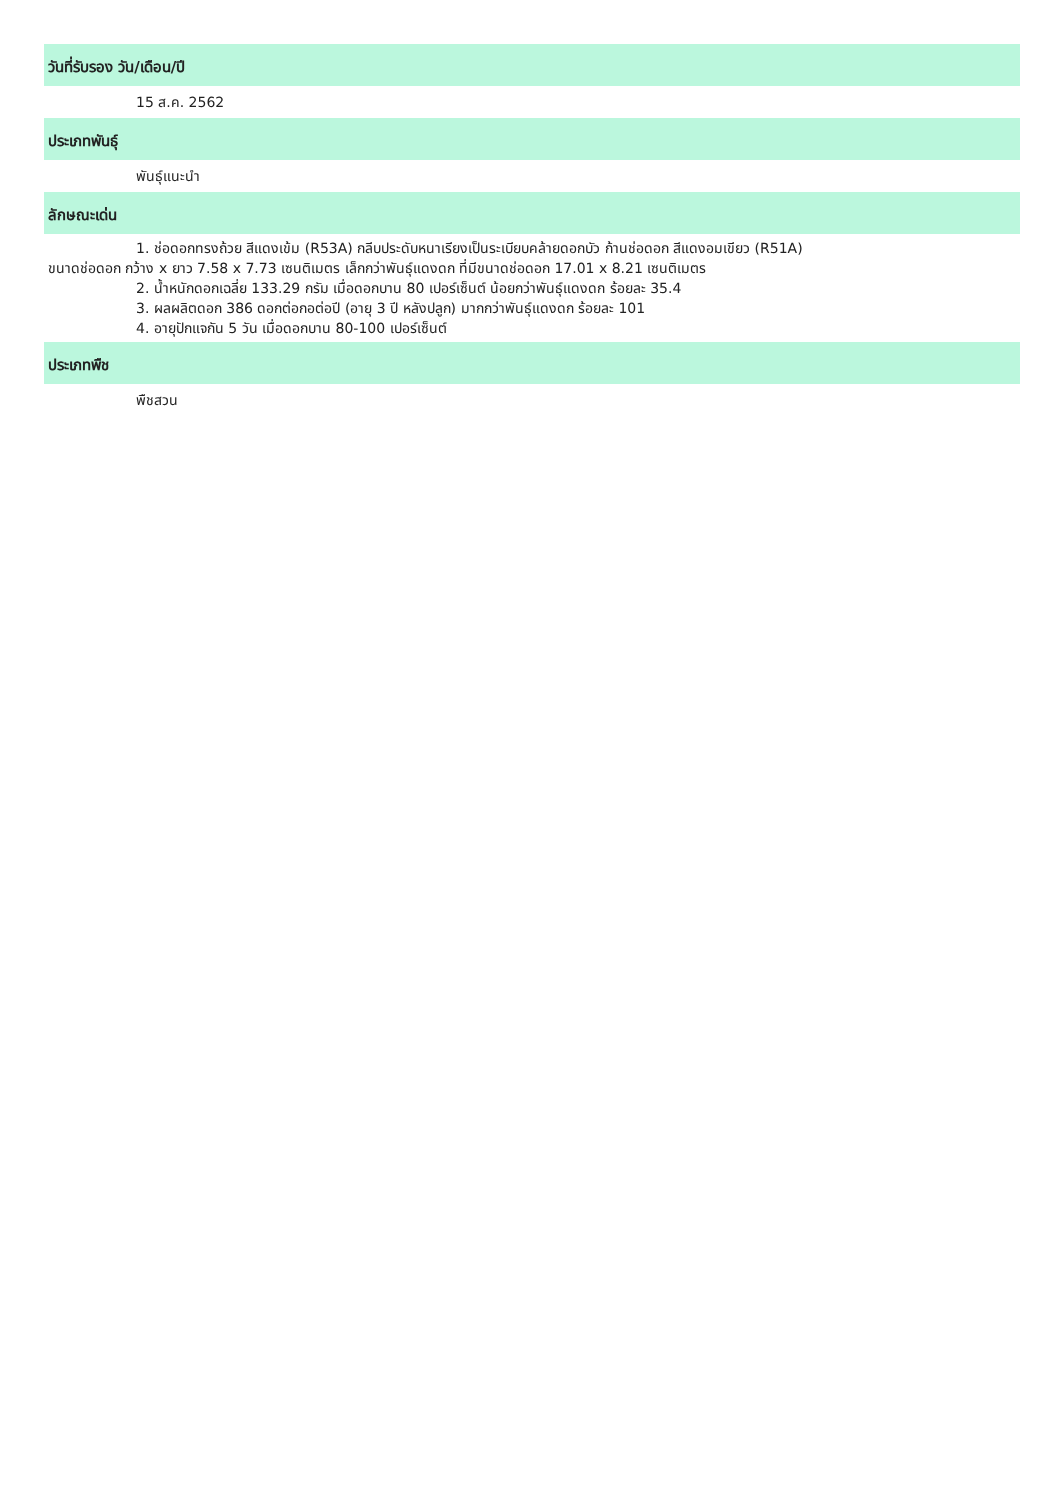วันที่รับรอง วัน/เดือน/ปี
15 ส.ค. 2562
ประเภทพันธุ์
พันธุ์แนะนำ
ลักษณะเด่น
1. ช่อดอกทรงถ้วย สีแดงเข้ม (R53A) กลีบประดับหนาเรียงเป็นระเบียบคล้ายดอกบัว ก้านช่อดอก สีแดงอมเขียว (R51A)
ขนาดช่อดอก กว้าง x ยาว 7.58 x 7.73 เซนติเมตร เล็กกว่าพันธุ์แดงดก ที่มีขนาดช่อดอก 17.01 x 8.21 เซนติเมตร
2. น้ำหนักดอกเฉลี่ย 133.29 กรัม เมื่อดอกบาน 80 เปอร์เซ็นต์ น้อยกว่าพันธุ์แดงดก ร้อยละ 35.4
3. ผลผลิตดอก 386 ดอกต่อกอต่อปี (อายุ 3 ปี หลังปลูก) มากกว่าพันธุ์แดงดก ร้อยละ 101
4. อายุปักแจกัน 5 วัน เมื่อดอกบาน 80-100 เปอร์เซ็นต์
ประเภทพืช
พืชสวน